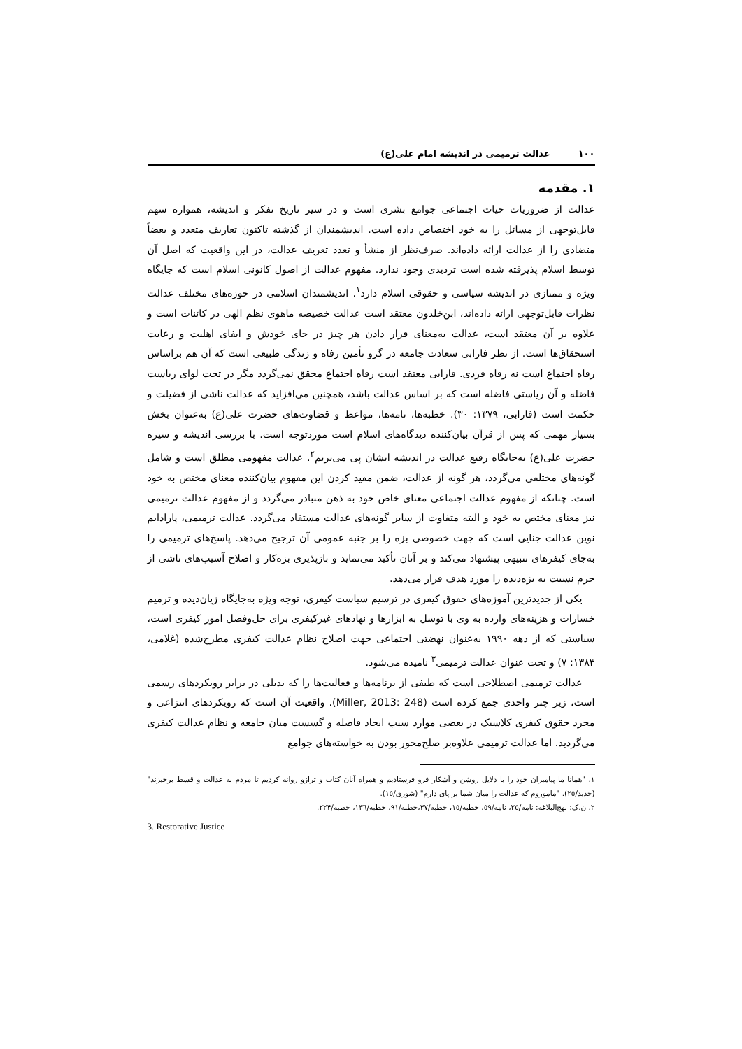١٠٠ عدالت ترمیمی در اندیشه امام علی(ع)
١. مقدمه
عدالت از ضروریات حیات اجتماعی جوامع بشری است و در سیر تاریخ تفکر و اندیشه، همواره سهم قابل‌توجهی از مسائل را به خود اختصاص داده است. اندیشمندان از گذشته تاکنون تعاریف متعدد و بعضاً متضادی را از عدالت ارائه داده‌اند. صرف‌نظر از منشأ و تعدد تعریف عدالت، در این واقعیت که اصل آن توسط اسلام پذیرفته شده است تردیدی وجود ندارد. مفهوم عدالت از اصول کانونی اسلام است که جایگاه ویژه و ممتازی در اندیشه سیاسی و حقوقی اسلام دارد<sup>١</sup>. اندیشمندان اسلامی در حوزه‌های مختلف عدالت نظرات قابل‌توجهی ارائه داده‌اند، ابن‌خلدون معتقد است عدالت خصیصه ماهوی نظم الهی در کائنات است و علاوه بر آن معتقد است، عدالت به‌معنای قرار دادن هر چیز در جای خودش و ایفای اهلیت و رعایت استحقاق‌ها است. از نظر فارابی سعادت جامعه در گرو تأمین رفاه و زندگی طبیعی است که آن هم براساس رفاه اجتماع است نه رفاه فردی. فارابی معتقد است رفاه اجتماع محقق نمی‌گردد مگر در تحت لوای ریاست فاضله و آن ریاستی فاضله است که بر اساس عدالت باشد، همچنین می‌افزاید که عدالت ناشی از فضیلت و حکمت است (فارابی، ١٣٧٩: ٣٠). خطبه‌ها، نامه‌ها، مواعظ و قضاوت‌های حضرت علی(ع) به‌عنوان بخش بسیار مهمی که پس از قرآن بیان‌کننده دیدگاه‌های اسلام است موردتوجه است. با بررسی اندیشه و سیره حضرت علی(ع) به‌جایگاه رفیع عدالت در اندیشه ایشان پی می‌بریم<sup>٢</sup>. عدالت مفهومی مطلق است و شامل گونه‌های مختلفی می‌گردد، هر گونه از عدالت، ضمن مقید کردن این مفهوم بیان‌کننده معنای مختص به خود است. چنانکه از مفهوم عدالت اجتماعی معنای خاص خود به ذهن متبادر می‌گردد و از مفهوم عدالت ترمیمی نیز معنای مختص به خود و البته متفاوت از سایر گونه‌های عدالت مستفاد می‌گردد. عدالت ترمیمی، پارادایم نوین عدالت جنایی است که جهت خصوصی بزه را بر جنبه عمومی آن ترجیح می‌دهد. پاسخ‌های ترمیمی را به‌جای کیفرهای تنبیهی پیشنهاد می‌کند و بر آنان تأکید می‌نماید و بازپذیری بزه‌کار و اصلاح آسیب‌های ناشی از جرم نسبت به بزه‌دیده را مورد هدف قرار می‌دهد.
یکی از جدیدترین آموزه‌های حقوق کیفری در ترسیم سیاست کیفری، توجه ویژه به‌جایگاه زیان‌دیده و ترمیم خسارات و هزینه‌های وارده به وی با توسل به ابزارها و نهادهای غیرکیفری برای حل‌وفصل امور کیفری است، سیاستی که از دهه ١٩٩٠ به‌عنوان نهضتی اجتماعی جهت اصلاح نظام عدالت کیفری مطرح‌شده (غلامی، ١٣٨٣: ٧) و تحت عنوان عدالت ترمیمی<sup>٣</sup> نامیده می‌شود.
عدالت ترمیمی اصطلاحی است که طیفی از برنامه‌ها و فعالیت‌ها را که بدیلی در برابر رویکردهای رسمی است، زیر چتر واحدی جمع کرده است (Miller, 2013: 248). واقعیت آن است که رویکردهای انتزاعی و مجرد حقوق کیفری کلاسیک در بعضی موارد سبب ایجاد فاصله و گسست میان جامعه و نظام عدالت کیفری می‌گردید. اما عدالت ترمیمی علاوه‌بر صلح‌محور بودن به خواسته‌های جوامع
١. "همانا ما پیامبران خود را با دلایل روشن و آشکار فرو فرستادیم و همراه آنان کتاب و ترازو روانه کردیم تا مردم به عدالت و قسط برخیزند" (حدید/٢٥). "ماموروم که عدالت را میان شما بر پای دارم" (شوری/١٥).
٢. ن.ک: نهج‌البلاغه: نامه/٢٥، نامه/٥٩، خطبه/١٥، خطبه/٣٧،خطبه/٩١، خطبه/١٣٦، خطبه/٢٢۴.
3. Restorative Justice